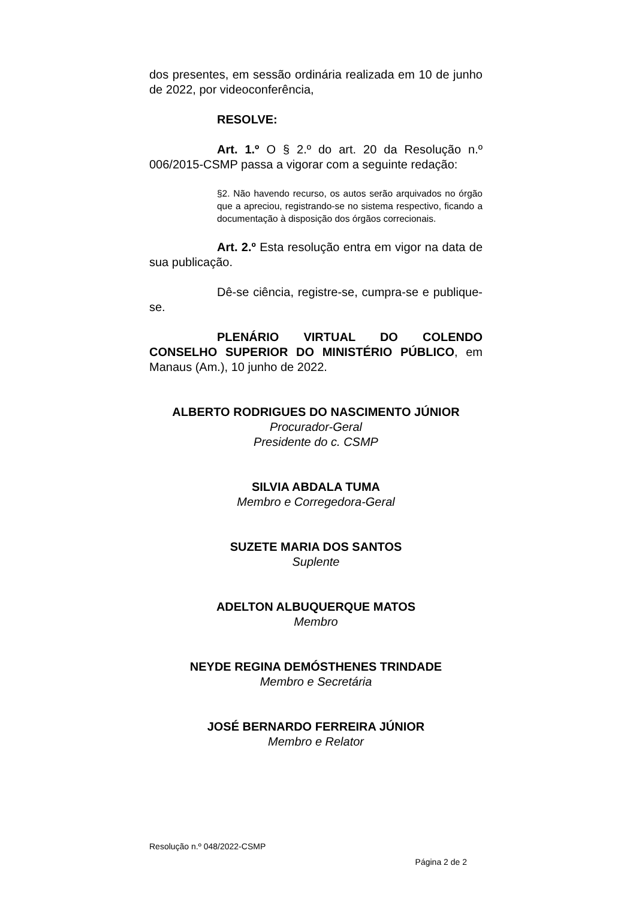dos presentes, em sessão ordinária realizada em 10 de junho de 2022, por videoconferência,
RESOLVE:
Art. 1.º O § 2.º do art. 20 da Resolução n.º 006/2015-CSMP passa a vigorar com a seguinte redação:
§2. Não havendo recurso, os autos serão arquivados no órgão que a apreciou, registrando-se no sistema respectivo, ficando a documentação à disposição dos órgãos correcionais.
Art. 2.º Esta resolução entra em vigor na data de sua publicação.
Dê-se ciência, registre-se, cumpra-se e publique-se.
PLENÁRIO VIRTUAL DO COLENDO CONSELHO SUPERIOR DO MINISTÉRIO PÚBLICO, em Manaus (Am.), 10 junho de 2022.
ALBERTO RODRIGUES DO NASCIMENTO JÚNIOR
Procurador-Geral
Presidente do c. CSMP
SILVIA ABDALA TUMA
Membro e Corregedora-Geral
SUZETE MARIA DOS SANTOS
Suplente
ADELTON ALBUQUERQUE MATOS
Membro
NEYDE REGINA DEMÓSTHENES TRINDADE
Membro e Secretária
JOSÉ BERNARDO FERREIRA JÚNIOR
Membro e Relator
Resolução n.º 048/2022-CSMP
Página 2 de 2